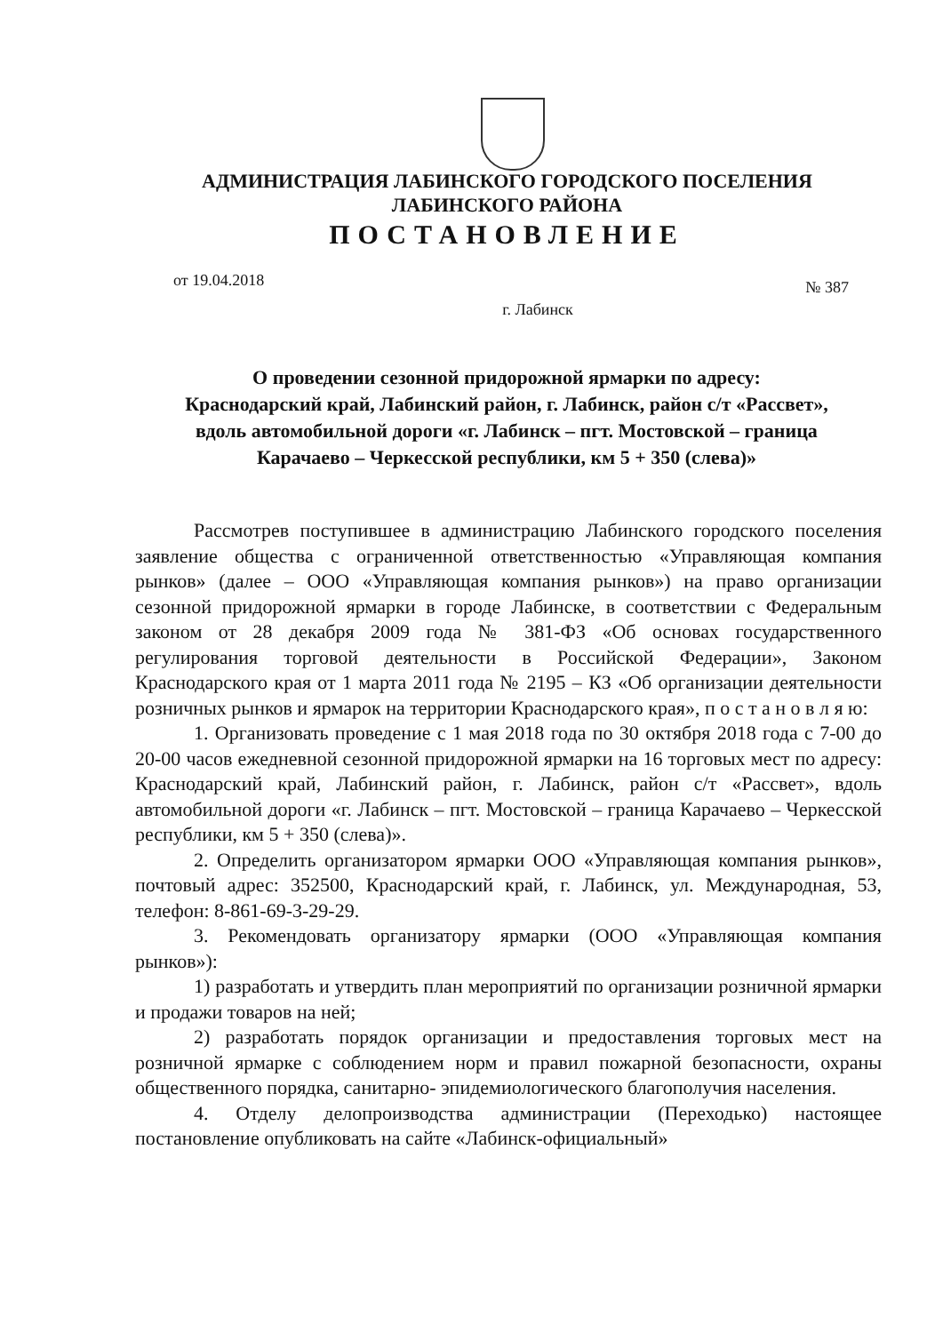АДМИНИСТРАЦИЯ ЛАБИНСКОГО ГОРОДСКОГО ПОСЕЛЕНИЯ
ЛАБИНСКОГО РАЙОНА
ПОСТАНОВЛЕНИЕ
от 19.04.2018 № 387
г. Лабинск
О проведении сезонной придорожной ярмарки по адресу:
Краснодарский край, Лабинский район, г. Лабинск, район с/т «Рассвет»,
вдоль автомобильной дороги «г. Лабинск – пгт. Мостовской – граница
Карачаево – Черкесской республики, км 5 + 350 (слева)»
Рассмотрев поступившее в администрацию Лабинского городского поселения заявление общества с ограниченной ответственностью «Управляющая компания рынков» (далее – ООО «Управляющая компания рынков») на право организации сезонной придорожной ярмарки в городе Лабинске, в соответствии с Федеральным законом от 28 декабря 2009 года № 381-ФЗ «Об основах государственного регулирования торговой деятельности в Российской Федерации», Законом Краснодарского края от 1 марта 2011 года № 2195 – КЗ «Об организации деятельности розничных рынков и ярмарок на территории Краснодарского края», п о с т а н о в л я ю:
1. Организовать проведение с 1 мая 2018 года по 30 октября 2018 года с 7-00 до 20-00 часов ежедневной сезонной придорожной ярмарки на 16 торговых мест по адресу: Краснодарский край, Лабинский район, г. Лабинск, район с/т «Рассвет», вдоль автомобильной дороги «г. Лабинск – пгт. Мостовской – граница Карачаево – Черкесской республики, км 5 + 350 (слева)».
2. Определить организатором ярмарки ООО «Управляющая компания рынков», почтовый адрес: 352500, Краснодарский край, г. Лабинск, ул. Международная, 53, телефон: 8-861-69-3-29-29.
3. Рекомендовать организатору ярмарки (ООО «Управляющая компания рынков»):
1) разработать и утвердить план мероприятий по организации розничной ярмарки и продажи товаров на ней;
2) разработать порядок организации и предоставления торговых мест на розничной ярмарке с соблюдением норм и правил пожарной безопасности, охраны общественного порядка, санитарно- эпидемиологического благополучия населения.
4. Отделу делопроизводства администрации (Переходько) настоящее постановление опубликовать на сайте «Лабинск-официальный»